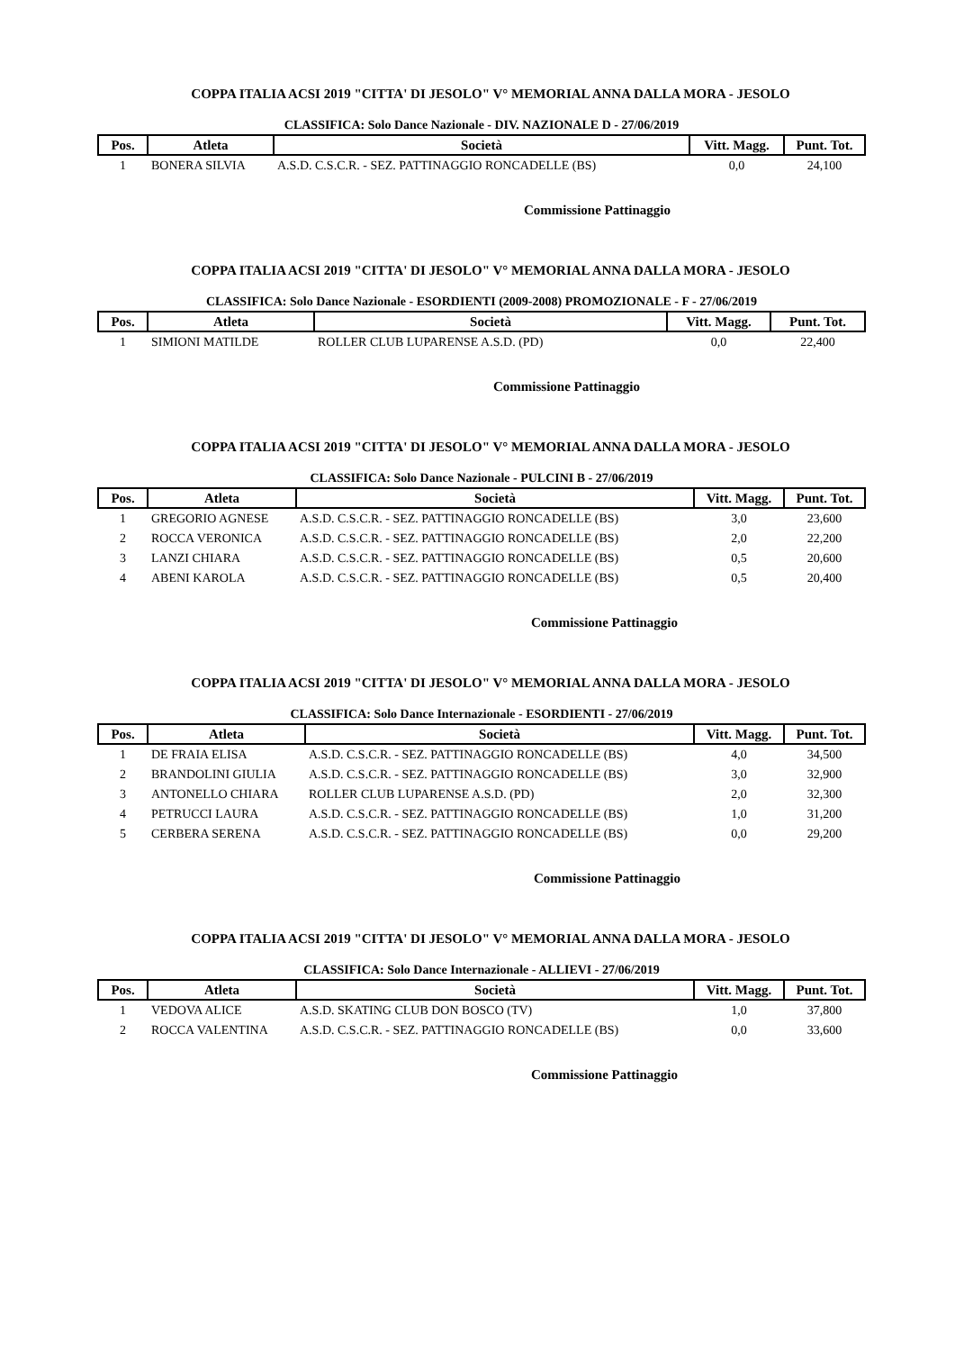COPPA ITALIA ACSI 2019 "CITTA' DI JESOLO" V° MEMORIAL ANNA DALLA MORA - JESOLO
CLASSIFICA: Solo Dance Nazionale - DIV. NAZIONALE D - 27/06/2019
| Pos. | Atleta | Società | Vitt. Magg. | Punt. Tot. |
| --- | --- | --- | --- | --- |
| 1 | BONERA SILVIA | A.S.D. C.S.C.R. - SEZ. PATTINAGGIO RONCADELLE (BS) | 0,0 | 24,100 |
Commissione Pattinaggio
COPPA ITALIA ACSI 2019 "CITTA' DI JESOLO" V° MEMORIAL ANNA DALLA MORA - JESOLO
CLASSIFICA: Solo Dance Nazionale - ESORDIENTI (2009-2008) PROMOZIONALE - F - 27/06/2019
| Pos. | Atleta | Società | Vitt. Magg. | Punt. Tot. |
| --- | --- | --- | --- | --- |
| 1 | SIMIONI MATILDE | ROLLER CLUB LUPARENSE A.S.D. (PD) | 0,0 | 22,400 |
Commissione Pattinaggio
COPPA ITALIA ACSI 2019 "CITTA' DI JESOLO" V° MEMORIAL ANNA DALLA MORA - JESOLO
CLASSIFICA: Solo Dance Nazionale - PULCINI B - 27/06/2019
| Pos. | Atleta | Società | Vitt. Magg. | Punt. Tot. |
| --- | --- | --- | --- | --- |
| 1 | GREGORIO AGNESE | A.S.D. C.S.C.R. - SEZ. PATTINAGGIO RONCADELLE (BS) | 3,0 | 23,600 |
| 2 | ROCCA VERONICA | A.S.D. C.S.C.R. - SEZ. PATTINAGGIO RONCADELLE (BS) | 2,0 | 22,200 |
| 3 | LANZI CHIARA | A.S.D. C.S.C.R. - SEZ. PATTINAGGIO RONCADELLE (BS) | 0,5 | 20,600 |
| 4 | ABENI KAROLA | A.S.D. C.S.C.R. - SEZ. PATTINAGGIO RONCADELLE (BS) | 0,5 | 20,400 |
Commissione Pattinaggio
COPPA ITALIA ACSI 2019 "CITTA' DI JESOLO" V° MEMORIAL ANNA DALLA MORA - JESOLO
CLASSIFICA: Solo Dance Internazionale - ESORDIENTI - 27/06/2019
| Pos. | Atleta | Società | Vitt. Magg. | Punt. Tot. |
| --- | --- | --- | --- | --- |
| 1 | DE FRAIA ELISA | A.S.D. C.S.C.R. - SEZ. PATTINAGGIO RONCADELLE (BS) | 4,0 | 34,500 |
| 2 | BRANDOLINI GIULIA | A.S.D. C.S.C.R. - SEZ. PATTINAGGIO RONCADELLE (BS) | 3,0 | 32,900 |
| 3 | ANTONELLO CHIARA | ROLLER CLUB LUPARENSE A.S.D. (PD) | 2,0 | 32,300 |
| 4 | PETRUCCI LAURA | A.S.D. C.S.C.R. - SEZ. PATTINAGGIO RONCADELLE (BS) | 1,0 | 31,200 |
| 5 | CERBERA SERENA | A.S.D. C.S.C.R. - SEZ. PATTINAGGIO RONCADELLE (BS) | 0,0 | 29,200 |
Commissione Pattinaggio
COPPA ITALIA ACSI 2019 "CITTA' DI JESOLO" V° MEMORIAL ANNA DALLA MORA - JESOLO
CLASSIFICA: Solo Dance Internazionale - ALLIEVI - 27/06/2019
| Pos. | Atleta | Società | Vitt. Magg. | Punt. Tot. |
| --- | --- | --- | --- | --- |
| 1 | VEDOVA ALICE | A.S.D. SKATING CLUB DON BOSCO (TV) | 1,0 | 37,800 |
| 2 | ROCCA VALENTINA | A.S.D. C.S.C.R. - SEZ. PATTINAGGIO RONCADELLE (BS) | 0,0 | 33,600 |
Commissione Pattinaggio